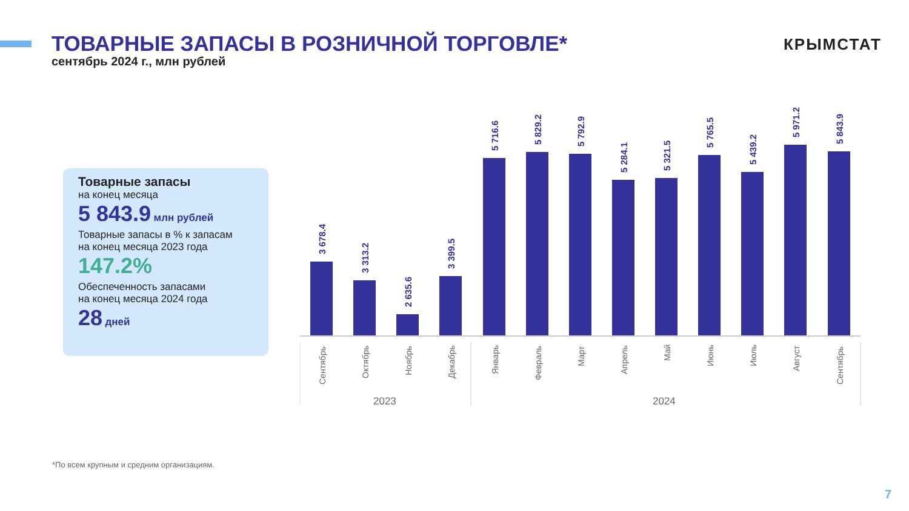ТОВАРНЫЕ ЗАПАСЫ В РОЗНИЧНОЙ ТОРГОВЛЕ*
сентябрь 2024 г., млн рублей
КРЫМСТАТ
Товарные запасы
на конец месяца
5 843.9 млн рублей
Товарные запасы в % к запасам
на конец месяца 2023 года
147.2%
Обеспеченность запасами
на конец месяца 2024 года
28 дней
3 678.4
3 313.2
2 635.6
3 399.5
5 716.6
5 829.2
5 792.9
5 284.1
5 321.5
5 765.5
5 439.2
5 971.2
5 843.9
Сентябрь
Октябрь
Ноябрь
Декабрь
Январь
Февраль
Март
Апрель
Май
Июнь
Июль
Август
Сентябрь
2023
2024
*По всем крупным и средним организациям.
7